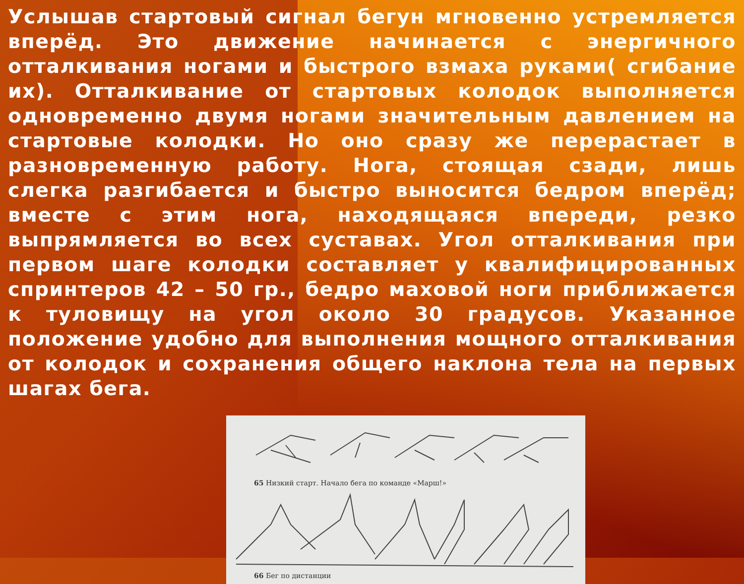Услышав стартовый сигнал бегун мгновенно устремляется вперёд. Это движение начинается с энергичного отталкивания ногами и быстрого взмаха руками( сгибание их). Отталкивание от стартовых колодок выполняется одновременно двумя ногами значительным давлением на стартовые колодки. Но оно сразу же перерастает в разновременную работу. Нога, стоящая сзади, лишь слегка разгибается и быстро выносится бедром вперёд; вместе с этим нога, находящаяся впереди, резко выпрямляется во всех суставах. Угол отталкивания при первом шаге колодки составляет у квалифицированных спринтеров 42 – 50 гр., бедро маховой ноги приближается к туловищу на угол около 30 градусов. Указанное положение удобно для выполнения мощного отталкивания от колодок и сохранения общего наклона тела на первых шагах бега.
65 Низкий старт. Начало бега по команде «Марш!»
66 Бег по дистанции